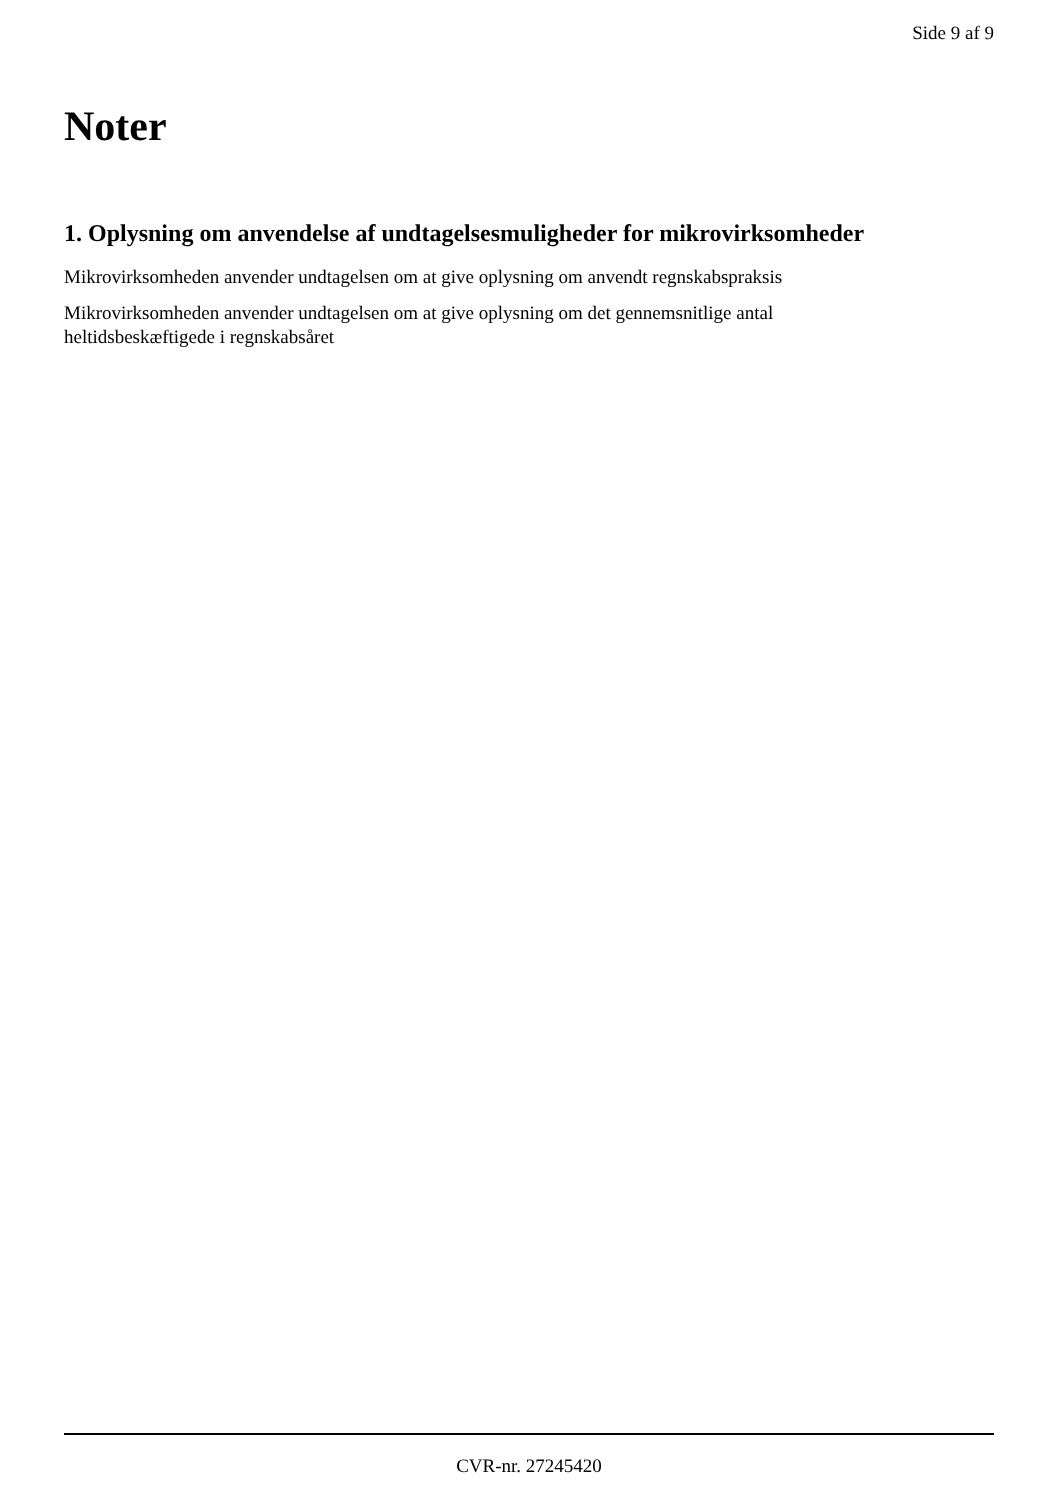Side 9 af 9
Noter
1. Oplysning om anvendelse af undtagelsesmuligheder for mikrovirksomheder
Mikrovirksomheden anvender undtagelsen om at give oplysning om anvendt regnskabspraksis
Mikrovirksomheden anvender undtagelsen om at give oplysning om det gennemsnitlige antal
heltidsbeskæftigede i regnskabsåret
CVR-nr. 27245420